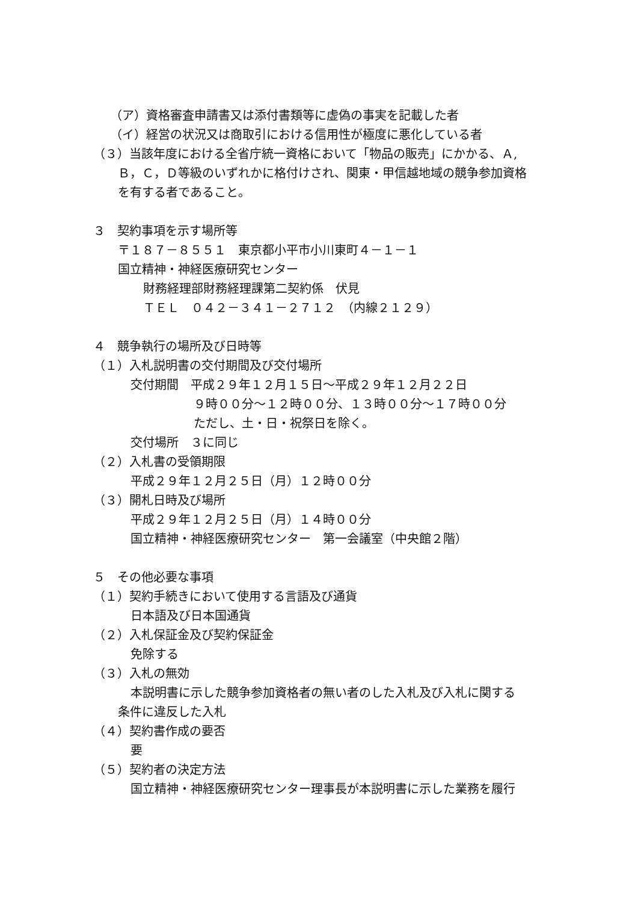（ア）資格審査申請書又は添付書類等に虚偽の事実を記載した者
（イ）経営の状況又は商取引における信用性が極度に悪化している者
（３）当該年度における全省庁統一資格において「物品の販売」にかかる、Ａ,
Ｂ，Ｃ，Ｄ等級のいずれかに格付けされ、関東・甲信越地域の競争参加資格
を有する者であること。
３　契約事項を示す場所等
〒１８７－８５５１　東京都小平市小川東町４－１－１
国立精神・神経医療研究センター
財務経理部財務経理課第二契約係　伏見
ＴＥＬ　０４２－３４１－２７１２　（内線２１２９）
４　競争執行の場所及び日時等
（１）入札説明書の交付期間及び交付場所
交付期間　平成２９年１２月１５日～平成２９年１２月２２日
９時００分～１２時００分、１３時００分～１７時００分
ただし、土・日・祝祭日を除く。
交付場所　３に同じ
（２）入札書の受領期限
平成２９年１２月２５日（月）１２時００分
（３）開札日時及び場所
平成２９年１２月２５日（月）１４時００分
国立精神・神経医療研究センター　第一会議室（中央館２階）
５　その他必要な事項
（１）契約手続きにおいて使用する言語及び通貨
日本語及び日本国通貨
（２）入札保証金及び契約保証金
免除する
（３）入札の無効
本説明書に示した競争参加資格者の無い者のした入札及び入札に関する
条件に違反した入札
（４）契約書作成の要否
要
（５）契約者の決定方法
国立精神・神経医療研究センター理事長が本説明書に示した業務を履行